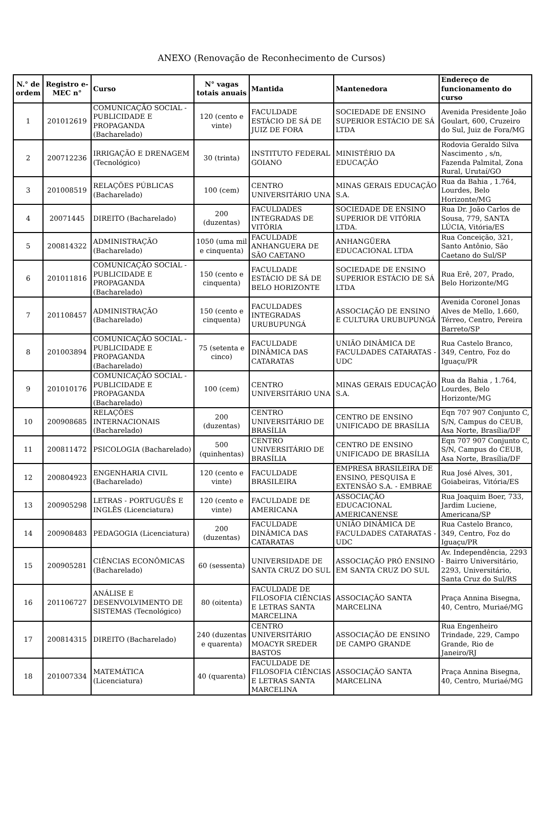ANEXO (Renovação de Reconhecimento de Cursos)
| N.° de ordem | Registro e-MEC n° | Curso | N° vagas totais anuais | Mantida | Mantenedora | Endereço de funcionamento do curso |
| --- | --- | --- | --- | --- | --- | --- |
| 1 | 201012619 | COMUNICAÇÃO SOCIAL - PUBLICIDADE E PROPAGANDA (Bacharelado) | 120 (cento e vinte) | FACULDADE ESTÁCIO DE SÁ DE JUIZ DE FORA | SOCIEDADE DE ENSINO SUPERIOR ESTÁCIO DE SÁ LTDA | Avenida Presidente João Goulart, 600, Cruzeiro do Sul, Juiz de Fora/MG |
| 2 | 200712236 | IRRIGAÇÃO E DRENAGEM (Tecnológico) | 30 (trinta) | INSTITUTO FEDERAL GOIANO | MINISTÉRIO DA EDUCAÇÃO | Rodovia Geraldo Silva Nascimento , s/n, Fazenda Palmital, Zona Rural, Urutaí/GO |
| 3 | 201008519 | RELAÇÕES PÚBLICAS (Bacharelado) | 100 (cem) | CENTRO UNIVERSITÁRIO UNA | MINAS GERAIS EDUCAÇÃO S.A. | Rua da Bahia , 1.764, Lourdes, Belo Horizonte/MG |
| 4 | 20071445 | DIREITO (Bacharelado) | 200 (duzentas) | FACULDADES INTEGRADAS DE VITÓRIA | SOCIEDADE DE ENSINO SUPERIOR DE VITÓRIA LTDA. | Rua Dr. João Carlos de Sousa, 779, SANTA LÚCIA, Vitória/ES |
| 5 | 200814322 | ADMINISTRAÇÃO (Bacharelado) | 1050 (uma mil e cinquenta) | FACULDADE ANHANGUERA DE SÃO CAETANO | ANHANGÜERA EDUCACIONAL LTDA | Rua Conceição, 321, Santo Antônio, São Caetano do Sul/SP |
| 6 | 201011816 | COMUNICAÇÃO SOCIAL - PUBLICIDADE E PROPAGANDA (Bacharelado) | 150 (cento e cinquenta) | FACULDADE ESTÁCIO DE SÁ DE BELO HORIZONTE | SOCIEDADE DE ENSINO SUPERIOR ESTÁCIO DE SÁ LTDA | Rua Erê, 207, Prado, Belo Horizonte/MG |
| 7 | 201108457 | ADMINISTRAÇÃO (Bacharelado) | 150 (cento e cinquenta) | FACULDADES INTEGRADAS URUBUPUNGÁ | ASSOCIAÇÃO DE ENSINO E CULTURA URUBUPUNGÁ | Avenida Coronel Jonas Alves de Mello, 1.660, Térreo, Centro, Pereira Barreto/SP |
| 8 | 201003894 | COMUNICAÇÃO SOCIAL - PUBLICIDADE E PROPAGANDA (Bacharelado) | 75 (setenta e cinco) | FACULDADE DINÂMICA DAS CATARATAS | UNIÃO DINÂMICA DE FACULDADES CATARATAS - UDC | Rua Castelo Branco, 349, Centro, Foz do Iguaçu/PR |
| 9 | 201010176 | COMUNICAÇÃO SOCIAL - PUBLICIDADE E PROPAGANDA (Bacharelado) | 100 (cem) | CENTRO UNIVERSITÁRIO UNA | MINAS GERAIS EDUCAÇÃO S.A. | Rua da Bahia , 1.764, Lourdes, Belo Horizonte/MG |
| 10 | 200908685 | RELAÇÕES INTERNACIONAIS (Bacharelado) | 200 (duzentas) | CENTRO UNIVERSITÁRIO DE BRASÍLIA | CENTRO DE ENSINO UNIFICADO DE BRASÍLIA | Eqn 707 907 Conjunto C, S/N, Campus do CEUB, Asa Norte, Brasília/DF |
| 11 | 200811472 | PSICOLOGIA (Bacharelado) | 500 (quinhentas) | CENTRO UNIVERSITÁRIO DE BRASÍLIA | CENTRO DE ENSINO UNIFICADO DE BRASÍLIA | Eqn 707 907 Conjunto C, S/N, Campus do CEUB, Asa Norte, Brasília/DF |
| 12 | 200804923 | ENGENHARIA CIVIL (Bacharelado) | 120 (cento e vinte) | FACULDADE BRASILEIRA | EMPRESA BRASILEIRA DE ENSINO, PESQUISA E EXTENSÃO S.A. - EMBRAE | Rua José Alves, 301, Goiabeiras, Vitória/ES |
| 13 | 200905298 | LETRAS - PORTUGUÊS E INGLÊS (Licenciatura) | 120 (cento e vinte) | FACULDADE DE AMERICANA | ASSOCIAÇÃO EDUCACIONAL AMERICANENSE | Rua Joaquim Boer, 733, Jardim Luciene, Americana/SP |
| 14 | 200908483 | PEDAGOGIA (Licenciatura) | 200 (duzentas) | FACULDADE DINÂMICA DAS CATARATAS | UNIÃO DINÂMICA DE FACULDADES CATARATAS - UDC | Rua Castelo Branco, 349, Centro, Foz do Iguaçu/PR |
| 15 | 200905281 | CIÊNCIAS ECONÔMICAS (Bacharelado) | 60 (sessenta) | UNIVERSIDADE DE SANTA CRUZ DO SUL | ASSOCIAÇÃO PRÓ ENSINO EM SANTA CRUZ DO SUL | Av. Independência, 2293 - Bairro Universitário, 2293, Universitário, Santa Cruz do Sul/RS |
| 16 | 201106727 | ANÁLISE E DESENVOLVIMENTO DE SISTEMAS (Tecnológico) | 80 (oitenta) | FACULDADE DE FILOSOFIA CIÊNCIAS E LETRAS SANTA MARCELINA | ASSOCIAÇÃO SANTA MARCELINA | Praça Annina Bisegna, 40, Centro, Muriaé/MG |
| 17 | 200814315 | DIREITO (Bacharelado) | 240 (duzentas e quarenta) | CENTRO UNIVERSITÁRIO MOACYR SREDER BASTOS | ASSOCIAÇÃO DE ENSINO DE CAMPO GRANDE | Rua Engenheiro Trindade, 229, Campo Grande, Rio de Janeiro/RJ |
| 18 | 201007334 | MATEMÁTICA (Licenciatura) | 40 (quarenta) | FACULDADE DE FILOSOFIA CIÊNCIAS E LETRAS SANTA MARCELINA | ASSOCIAÇÃO SANTA MARCELINA | Praça Annina Bisegna, 40, Centro, Muriaé/MG |